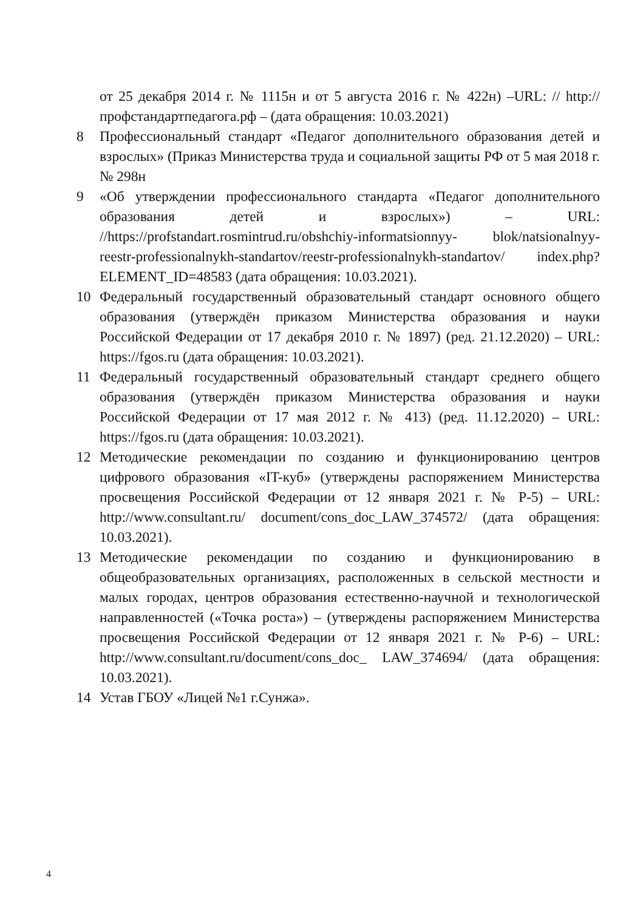от 25 декабря 2014 г. № 1115н и от 5 августа 2016 г. № 422н) –URL: // http://профстандартпедагога.рф – (дата обращения: 10.03.2021)
8 Профессиональный стандарт «Педагог дополнительного образования детей и взрослых» (Приказ Министерства труда и социальной защиты РФ от 5 мая 2018 г. № 298н
9 «Об утверждении профессионального стандарта «Педагог дополнительного образования детей и взрослых») – URL: //https://profstandart.rosmintrud.ru/obshchiy-informatsionnyy- blok/natsionalnyy-reestr-professionalnykh-standartov/reestr-professionalnykh-standartov/ index.php?ELEMENT_ID=48583 (дата обращения: 10.03.2021).
10 Федеральный государственный образовательный стандарт основного общего образования (утверждён приказом Министерства образования и науки Российской Федерации от 17 декабря 2010 г. № 1897) (ред. 21.12.2020) – URL: https://fgos.ru (дата обращения: 10.03.2021).
11 Федеральный государственный образовательный стандарт среднего общего образования (утверждён приказом Министерства образования и науки Российской Федерации от 17 мая 2012 г. № 413) (ред. 11.12.2020) – URL: https://fgos.ru (дата обращения: 10.03.2021).
12 Методические рекомендации по созданию и функционированию центров цифрового образования «IT-куб» (утверждены распоряжением Министерства просвещения Российской Федерации от 12 января 2021 г. № Р-5) – URL: http://www.consultant.ru/ document/cons_doc_LAW_374572/ (дата обращения: 10.03.2021).
13 Методические рекомендации по созданию и функционированию в общеобразовательных организациях, расположенных в сельской местности и малых городах, центров образования естественно-научной и технологической направленностей («Точка роста») – (утверждены распоряжением Министерства просвещения Российской Федерации от 12 января 2021 г. № Р-6) – URL: http://www.consultant.ru/document/cons_doc_ LAW_374694/ (дата обращения: 10.03.2021).
14 Устав ГБОУ «Лицей №1 г.Сунжа».
4